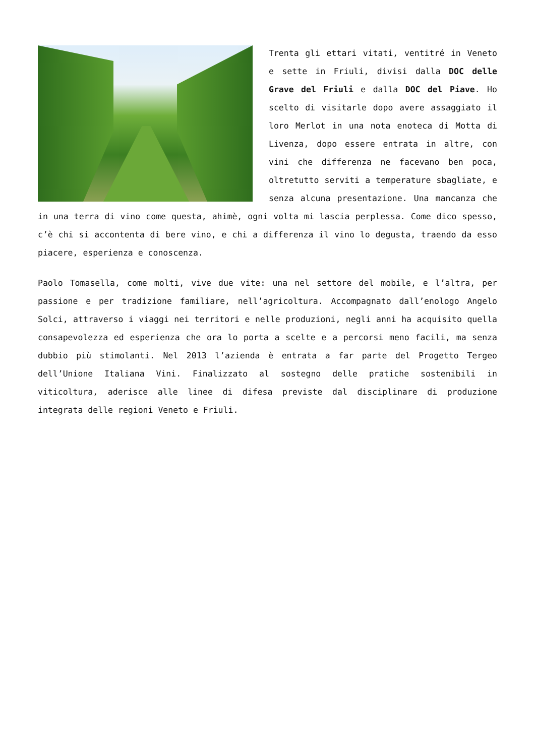Trenta gli ettari vitati, ventitré in Veneto e sette in Friuli, divisi dalla DOC delle Grave del Friuli e dalla DOC del Piave. Ho scelto di visitarle dopo avere assaggiato il loro Merlot in una nota enoteca di Motta di Livenza, dopo essere entrata in altre, con vini che differenza ne facevano ben poca, oltretutto serviti a temperature sbagliate, e senza alcuna presentazione. Una mancanza che in una terra di vino come questa, ahimè, ogni volta mi lascia perplessa. Come dico spesso, c’è chi si accontenta di bere vino, e chi a differenza il vino lo degusta, traendo da esso piacere, esperienza e conoscenza.
Paolo Tomasella, come molti, vive due vite: una nel settore del mobile, e l’altra, per passione e per tradizione familiare, nell’agricoltura. Accompagnato dall’enologo Angelo Solci, attraverso i viaggi nei territori e nelle produzioni, negli anni ha acquisito quella consapevolezza ed esperienza che ora lo porta a scelte e a percorsi meno facili, ma senza dubbio più stimolanti. Nel 2013 l’azienda è entrata a far parte del Progetto Tergeo dell’Unione Italiana Vini. Finalizzato al sostegno delle pratiche sostenibili in viticoltura, aderisce alle linee di difesa previste dal disciplinare di produzione integrata delle regioni Veneto e Friuli.